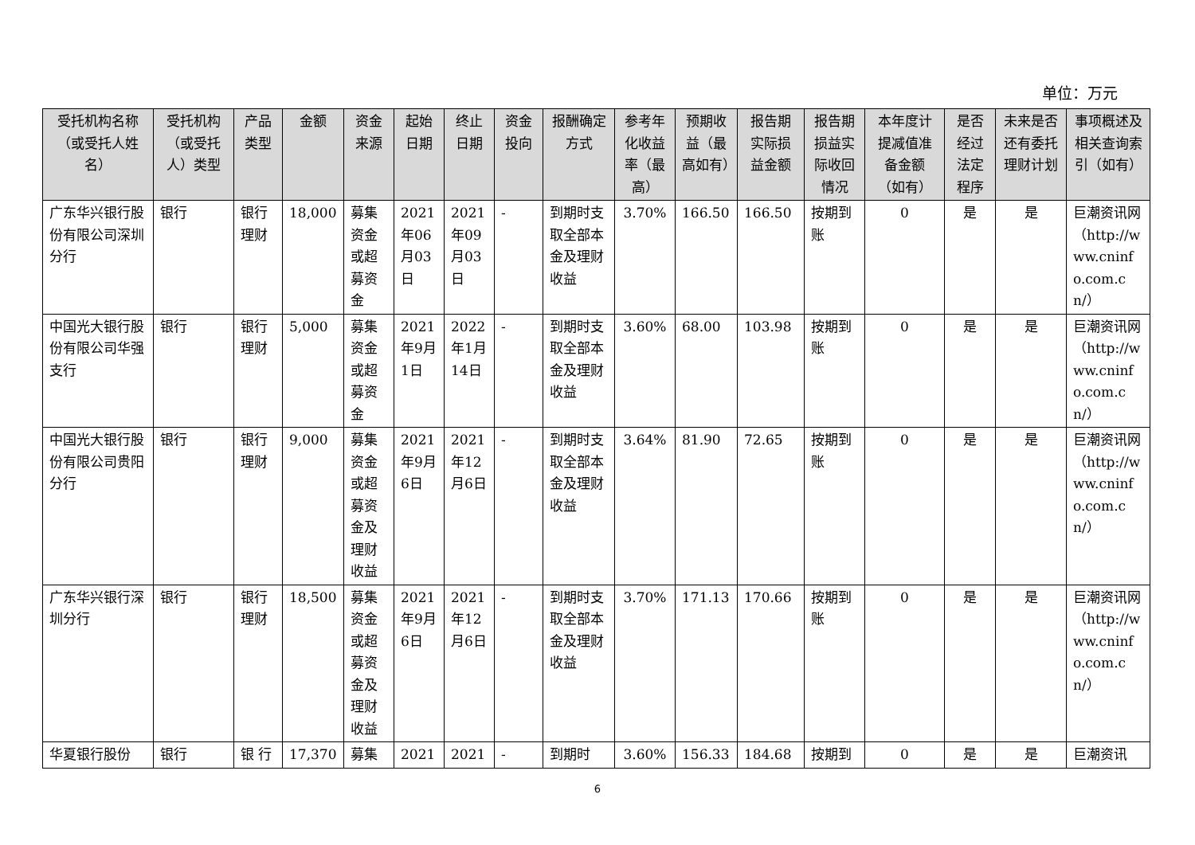单位：万元
| 受托机构名称（或受托人姓名） | 受托机构（或受托人）类型 | 产品类型 | 金额 | 资金来源 | 起始日期 | 终止日期 | 资金投向 | 报酬确定方式 | 参考年化收益率（最高） | 预期收益（最高如有） | 报告期实际损益金额 | 报告期损益实际收回情况 | 本年度计提减值准备金额（如有） | 是否经过法定程序 | 未来是否还有委托理财计划 | 事项概述及相关查询索引（如有） |
| --- | --- | --- | --- | --- | --- | --- | --- | --- | --- | --- | --- | --- | --- | --- | --- | --- |
| 广东华兴银行股份有限公司深圳分行 | 银行 | 银行理财 | 18,000 | 募集资金或超募资金 | 2021年06月03日 | 2021年09月03日 | - | 到期时支取全部本金及理财收益 | 3.70% | 166.50 | 166.50 | 按期到账 | 0 | 是 | 是 | 巨潮资讯网（http://www.cninfo.com.cn/） |
| 中国光大银行股份有限公司华强支行 | 银行 | 银行理财 | 5,000 | 募集资金或超募资金 | 2021年9月1日 | 2022年1月14日 | - | 到期时支取全部本金及理财收益 | 3.60% | 68.00 | 103.98 | 按期到账 | 0 | 是 | 是 | 巨潮资讯网（http://www.cninfo.com.cn/） |
| 中国光大银行股份有限公司贵阳分行 | 银行 | 银行理财 | 9,000 | 募集资金或超募资金及理财收益 | 2021年9月6日 | 2021年12月6日 | - | 到期时支取全部本金及理财收益 | 3.64% | 81.90 | 72.65 | 按期到账 | 0 | 是 | 是 | 巨潮资讯网（http://www.cninfo.com.cn/） |
| 广东华兴银行深圳分行 | 银行 | 银行理财 | 18,500 | 募集资金或超募资金及理财收益 | 2021年9月6日 | 2021年12月6日 | - | 到期时支取全部本金及理财收益 | 3.70% | 171.13 | 170.66 | 按期到账 | 0 | 是 | 是 | 巨潮资讯网（http://www.cninfo.com.cn/） |
| 华夏银行股份 | 银行 | 银 行 | 17,370 | 募集 | 2021 | 2021 | - | 到期时 | 3.60% | 156.33 | 184.68 | 按期到 | 0 | 是 | 是 | 巨潮资讯 |
6